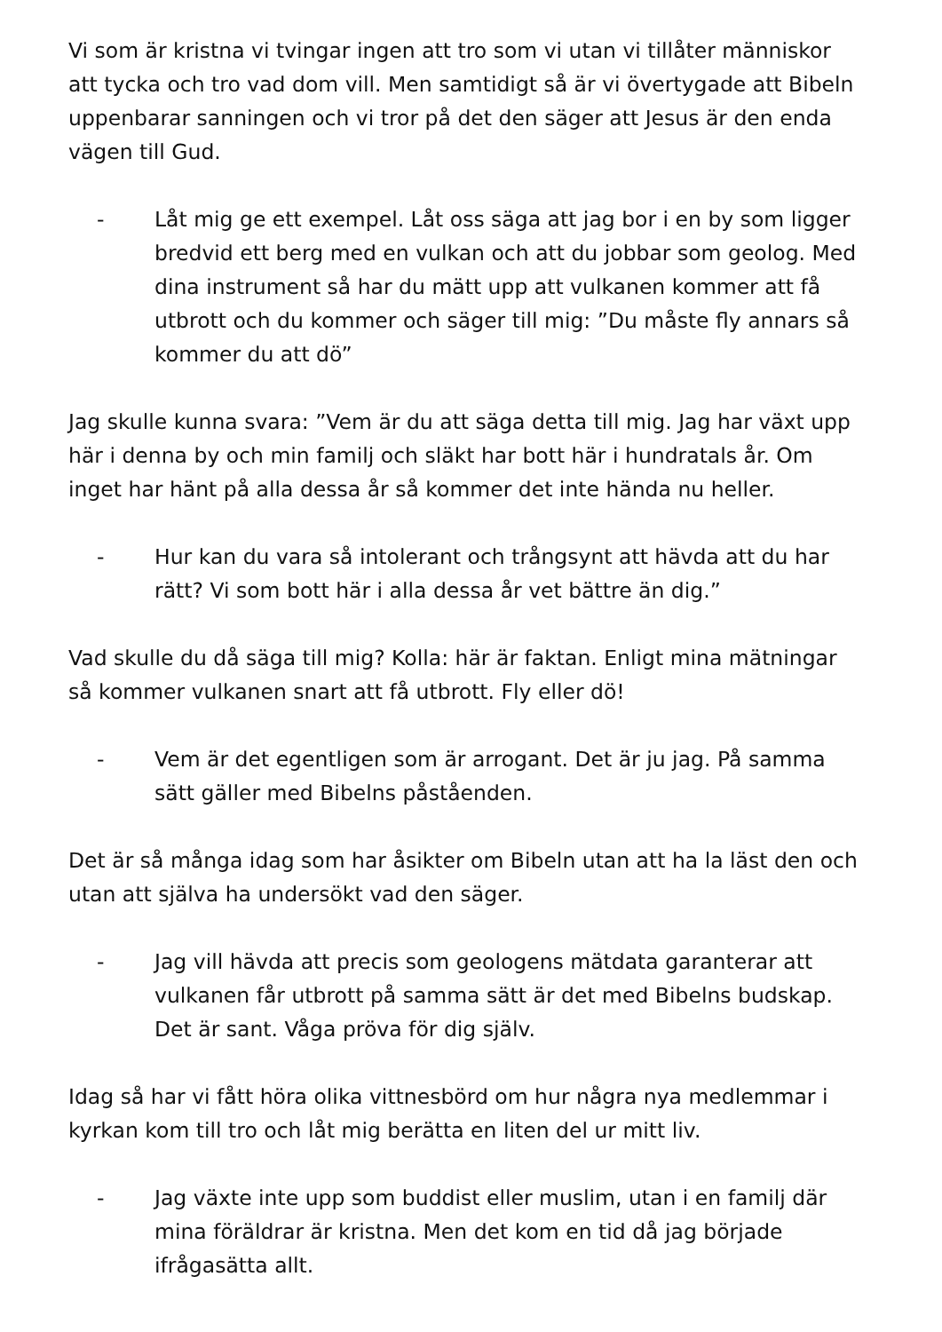Vi som är kristna vi tvingar ingen att tro som vi utan vi tillåter människor att tycka och tro vad dom vill. Men samtidigt så är vi övertygade att Bibeln uppenbarar sanningen och vi tror på det den säger att Jesus är den enda vägen till Gud.
- Låt mig ge ett exempel. Låt oss säga att jag bor i en by som ligger bredvid ett berg med en vulkan och att du jobbar som geolog. Med dina instrument så har du mätt upp att vulkanen kommer att få utbrott och du kommer och säger till mig: ”Du måste fly annars så kommer du att dö”
Jag skulle kunna svara: ”Vem är du att säga detta till mig. Jag har växt upp här i denna by och min familj och släkt har bott här i hundratals år. Om inget har hänt på alla dessa år så kommer det inte hända nu heller.
- Hur kan du vara så intolerant och trångsynt att hävda att du har rätt? Vi som bott här i alla dessa år vet bättre än dig.”
Vad skulle du då säga till mig? Kolla: här är faktan. Enligt mina mätningar så kommer vulkanen snart att få utbrott. Fly eller dö!
- Vem är det egentligen som är arrogant. Det är ju jag. På samma sätt gäller med Bibelns påståenden.
Det är så många idag som har åsikter om Bibeln utan att ha la läst den och utan att själva ha undersökt vad den säger.
- Jag vill hävda att precis som geologens mätdata garanterar att vulkanen får utbrott på samma sätt är det med Bibelns budskap. Det är sant. Våga pröva för dig själv.
Idag så har vi fått höra olika vittnesbörd om hur några nya medlemmar i kyrkan kom till tro och låt mig berätta en liten del ur mitt liv.
- Jag växte inte upp som buddist eller muslim, utan i en familj där mina föräldrar är kristna. Men det kom en tid då jag började ifrågasätta allt.